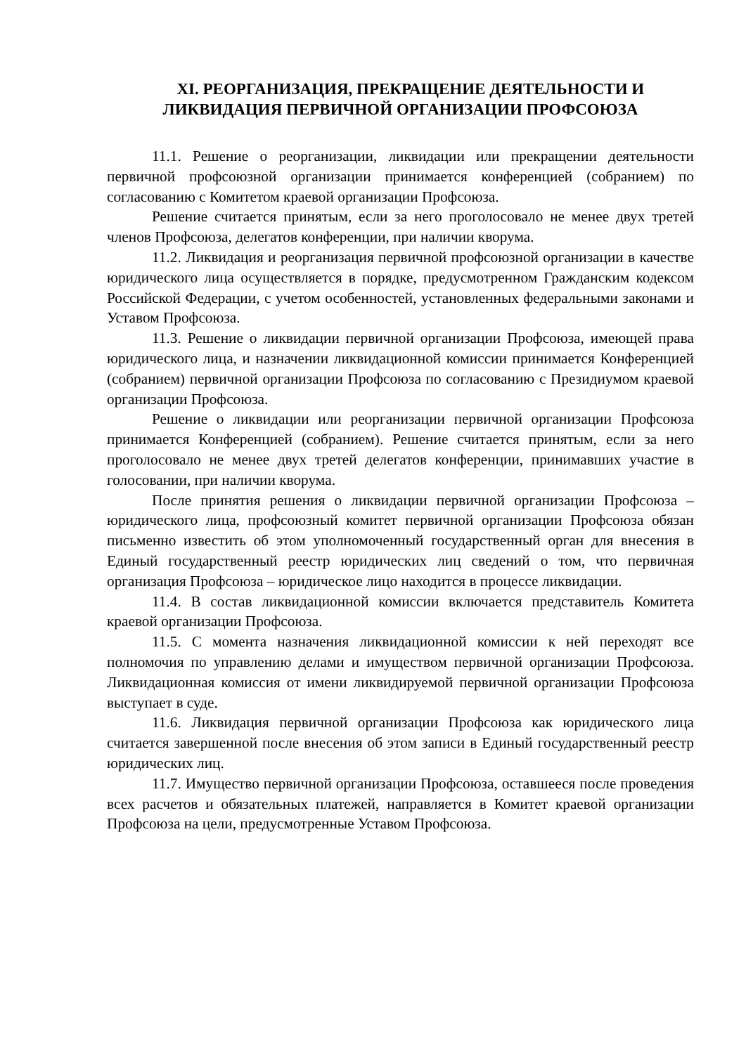XI. РЕОРГАНИЗАЦИЯ, ПРЕКРАЩЕНИЕ ДЕЯТЕЛЬНОСТИ И ЛИКВИДАЦИЯ ПЕРВИЧНОЙ ОРГАНИЗАЦИИ ПРОФСОЮЗА
11.1. Решение о реорганизации, ликвидации или прекращении деятельности первичной профсоюзной организации принимается конференцией (собранием) по согласованию с Комитетом краевой организации Профсоюза.
Решение считается принятым, если за него проголосовало не менее двух третей членов Профсоюза, делегатов конференции, при наличии кворума.
11.2. Ликвидация и реорганизация первичной профсоюзной организации в качестве юридического лица осуществляется в порядке, предусмотренном Гражданским кодексом Российской Федерации, с учетом особенностей, установленных федеральными законами и Уставом Профсоюза.
11.3. Решение о ликвидации первичной организации Профсоюза, имеющей права юридического лица, и назначении ликвидационной комиссии принимается Конференцией (собранием) первичной организации Профсоюза по согласованию с Президиумом краевой организации Профсоюза.
Решение о ликвидации или реорганизации первичной организации Профсоюза принимается Конференцией (собранием). Решение считается принятым, если за него проголосовало не менее двух третей делегатов конференции, принимавших участие в голосовании, при наличии кворума.
После принятия решения о ликвидации первичной организации Профсоюза – юридического лица, профсоюзный комитет первичной организации Профсоюза обязан письменно известить об этом уполномоченный государственный орган для внесения в Единый государственный реестр юридических лиц сведений о том, что первичная организация Профсоюза – юридическое лицо находится в процессе ликвидации.
11.4. В состав ликвидационной комиссии включается представитель Комитета краевой организации Профсоюза.
11.5. С момента назначения ликвидационной комиссии к ней переходят все полномочия по управлению делами и имуществом первичной организации Профсоюза. Ликвидационная комиссия от имени ликвидируемой первичной организации Профсоюза выступает в суде.
11.6. Ликвидация первичной организации Профсоюза как юридического лица считается завершенной после внесения об этом записи в Единый государственный реестр юридических лиц.
11.7. Имущество первичной организации Профсоюза, оставшееся после проведения всех расчетов и обязательных платежей, направляется в Комитет краевой организации Профсоюза на цели, предусмотренные Уставом Профсоюза.